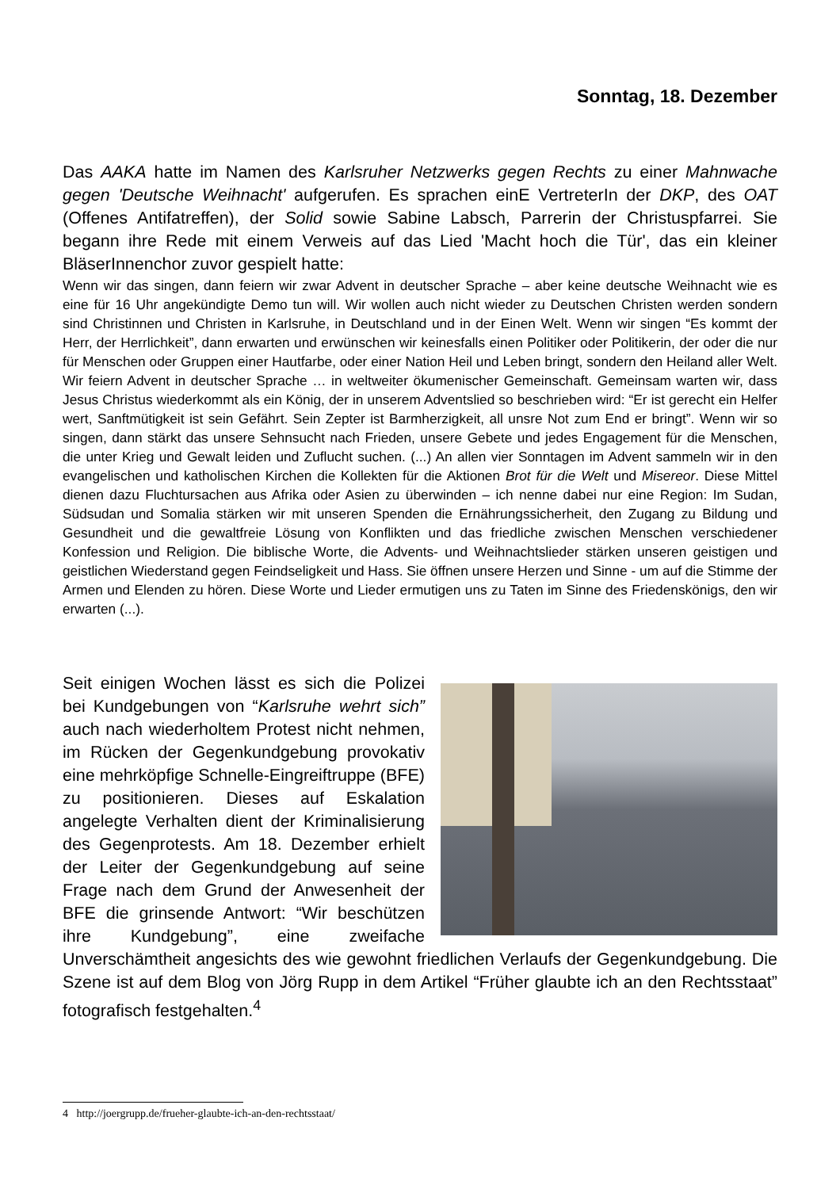Sonntag, 18. Dezember
Das AAKA hatte im Namen des Karlsruher Netzwerks gegen Rechts zu einer Mahnwache gegen 'Deutsche Weihnacht' aufgerufen. Es sprachen einE VertreterIn der DKP, des OAT (Offenes Antifatreffen), der Solid sowie Sabine Labsch, Parrerin der Christuspfarrei. Sie begann ihre Rede mit einem Verweis auf das Lied 'Macht hoch die Tür', das ein kleiner BläserInnenchor zuvor gespielt hatte:
Wenn wir das singen, dann feiern wir zwar Advent in deutscher Sprache – aber keine deutsche Weihnacht wie es eine für 16 Uhr angekündigte Demo tun will. Wir wollen auch nicht wieder zu Deutschen Christen werden sondern sind Christinnen und Christen in Karlsruhe, in Deutschland und in der Einen Welt. Wenn wir singen “Es kommt der Herr, der Herrlichkeit”, dann erwarten und erwünschen wir keinesfalls einen Politiker oder Politikerin, der oder die nur für Menschen oder Gruppen einer Hautfarbe, oder einer Nation Heil und Leben bringt, sondern den Heiland aller Welt. Wir feiern Advent in deutscher Sprache … in weltweiter ökumenischer Gemeinschaft. Gemeinsam warten wir, dass Jesus Christus wiederkommt als ein König, der in unserem Adventslied so beschrieben wird: “Er ist gerecht ein Helfer wert, Sanftmütigkeit ist sein Gefährt. Sein Zepter ist Barmherzigkeit, all unsre Not zum End er bringt”. Wenn wir so singen, dann stärkt das unsere Sehnsucht nach Frieden, unsere Gebete und jedes Engagement für die Menschen, die unter Krieg und Gewalt leiden und Zuflucht suchen. (...) An allen vier Sonntagen im Advent sammeln wir in den evangelischen und katholischen Kirchen die Kollekten für die Aktionen Brot für die Welt und Misereor. Diese Mittel dienen dazu Fluchtursachen aus Afrika oder Asien zu überwinden – ich nenne dabei nur eine Region: Im Sudan, Südsudan und Somalia stärken wir mit unseren Spenden die Ernährungssicherheit, den Zugang zu Bildung und Gesundheit und die gewaltfreie Lösung von Konflikten und das friedliche zwischen Menschen verschiedener Konfession und Religion. Die biblische Worte, die Advents- und Weihnachtslieder stärken unseren geistigen und geistlichen Wiederstand gegen Feindseligkeit und Hass. Sie öffnen unsere Herzen und Sinne - um auf die Stimme der Armen und Elenden zu hören. Diese Worte und Lieder ermutigen uns zu Taten im Sinne des Friedenskönigs, den wir erwarten (...).
Seit einigen Wochen lässt es sich die Polizei bei Kundgebungen von “Karlsruhe wehrt sich” auch nach wiederholtem Protest nicht nehmen, im Rücken der Gegenkundgebung provokativ eine mehrköpfige Schnelle-Eingreiftruppe (BFE) zu positionieren. Dieses auf Eskalation angelegte Verhalten dient der Kriminalisierung des Gegenprotests. Am 18. Dezember erhielt der Leiter der Gegenkundgebung auf seine Frage nach dem Grund der Anwesenheit der BFE die grinsende Antwort: “Wir beschützen ihre Kundgebung”, eine zweifache Unverschämtheit angesichts des wie gewohnt friedlichen Verlaufs der Gegenkundgebung. Die Szene ist auf dem Blog von Jörg Rupp in dem Artikel “Früher glaubte ich an den Rechtsstaat” fotografisch festgehalten.<sup>4</sup>
4 http://joergrupp.de/frueher-glaubte-ich-an-den-rechtsstaat/